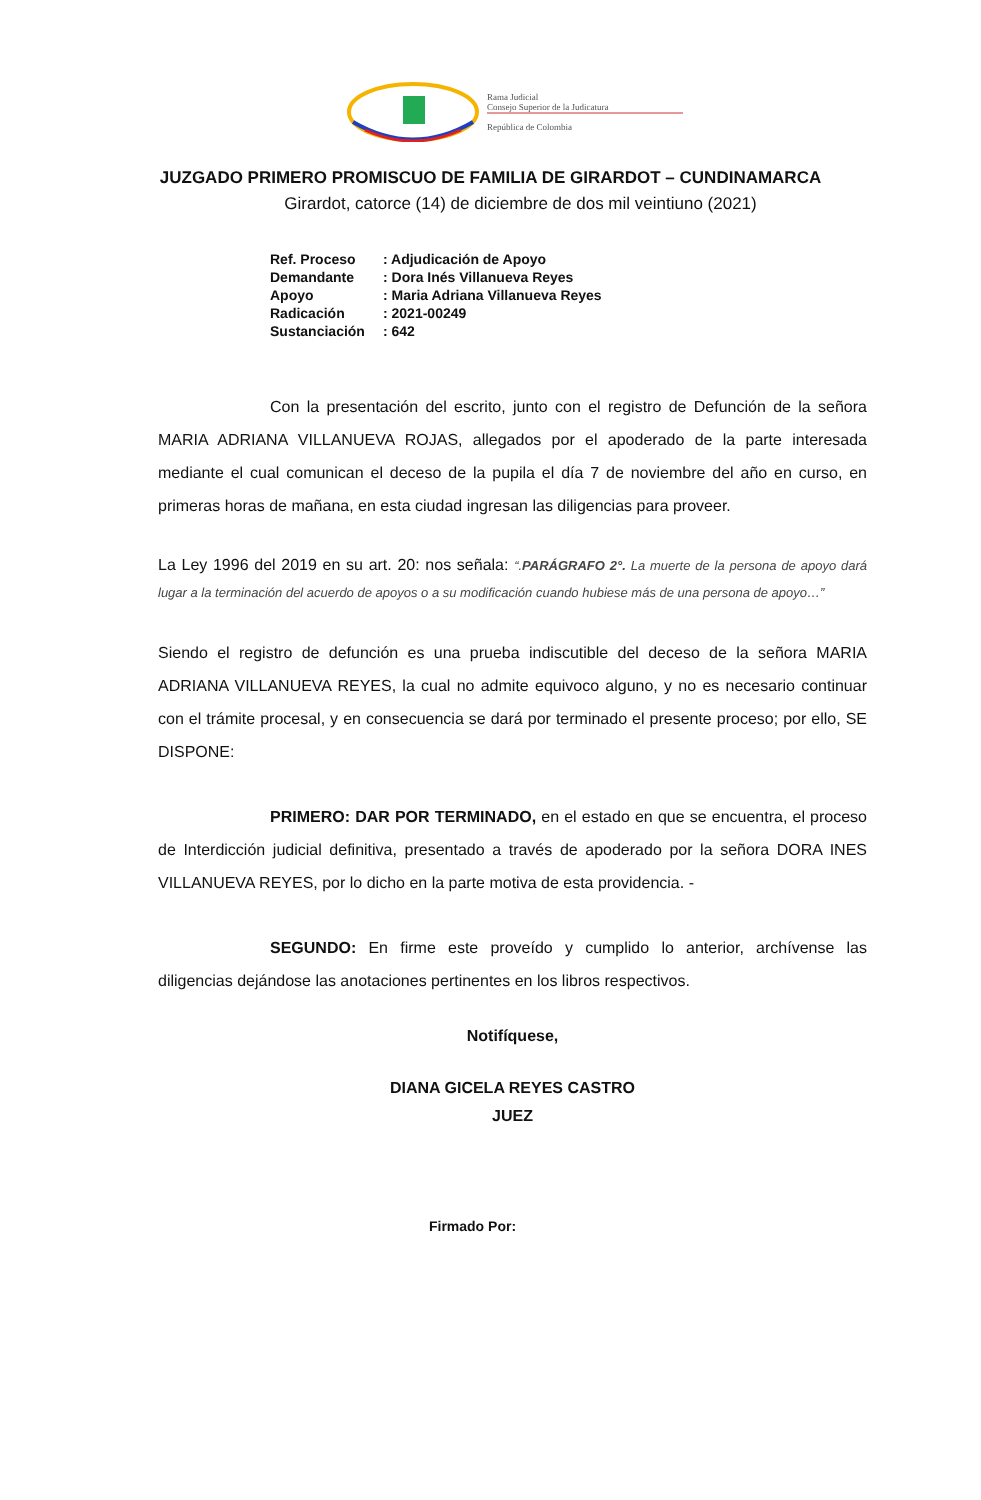Rama Judicial
Consejo Superior de la Judicatura
República de Colombia
JUZGADO PRIMERO PROMISCUO DE FAMILIA DE GIRARDOT – CUNDINAMARCA
Girardot, catorce (14) de diciembre de dos mil veintiuno (2021)
| Ref. Proceso | : Adjudicación de Apoyo |
| Demandante | : Dora Inés Villanueva Reyes |
| Apoyo | : Maria Adriana Villanueva Reyes |
| Radicación | : 2021-00249 |
| Sustanciación | : 642 |
Con la presentación del escrito, junto con el registro de Defunción de la señora MARIA ADRIANA VILLANUEVA ROJAS, allegados por el apoderado de la parte interesada mediante el cual comunican el deceso de la pupila el día 7 de noviembre del año en curso, en primeras horas de mañana, en esta ciudad ingresan las diligencias para proveer.
La Ley 1996 del 2019 en su art. 20: nos señala: “.PARÁGRAFO 2°. La muerte de la persona de apoyo dará lugar a la terminación del acuerdo de apoyos o a su modificación cuando hubiese más de una persona de apoyo…”
Siendo el registro de defunción es una prueba indiscutible del deceso de la señora MARIA ADRIANA VILLANUEVA REYES, la cual no admite equivoco alguno, y no es necesario continuar con el trámite procesal, y en consecuencia se dará por terminado el presente proceso; por ello, SE DISPONE:
PRIMERO: DAR POR TERMINADO, en el estado en que se encuentra, el proceso de Interdicción judicial definitiva, presentado a través de apoderado por la señora DORA INES VILLANUEVA REYES, por lo dicho en la parte motiva de esta providencia. -
SEGUNDO: En firme este proveído y cumplido lo anterior, archívense las diligencias dejándose las anotaciones pertinentes en los libros respectivos.
Notifíquese,
DIANA GICELA REYES CASTRO
JUEZ
Firmado Por: